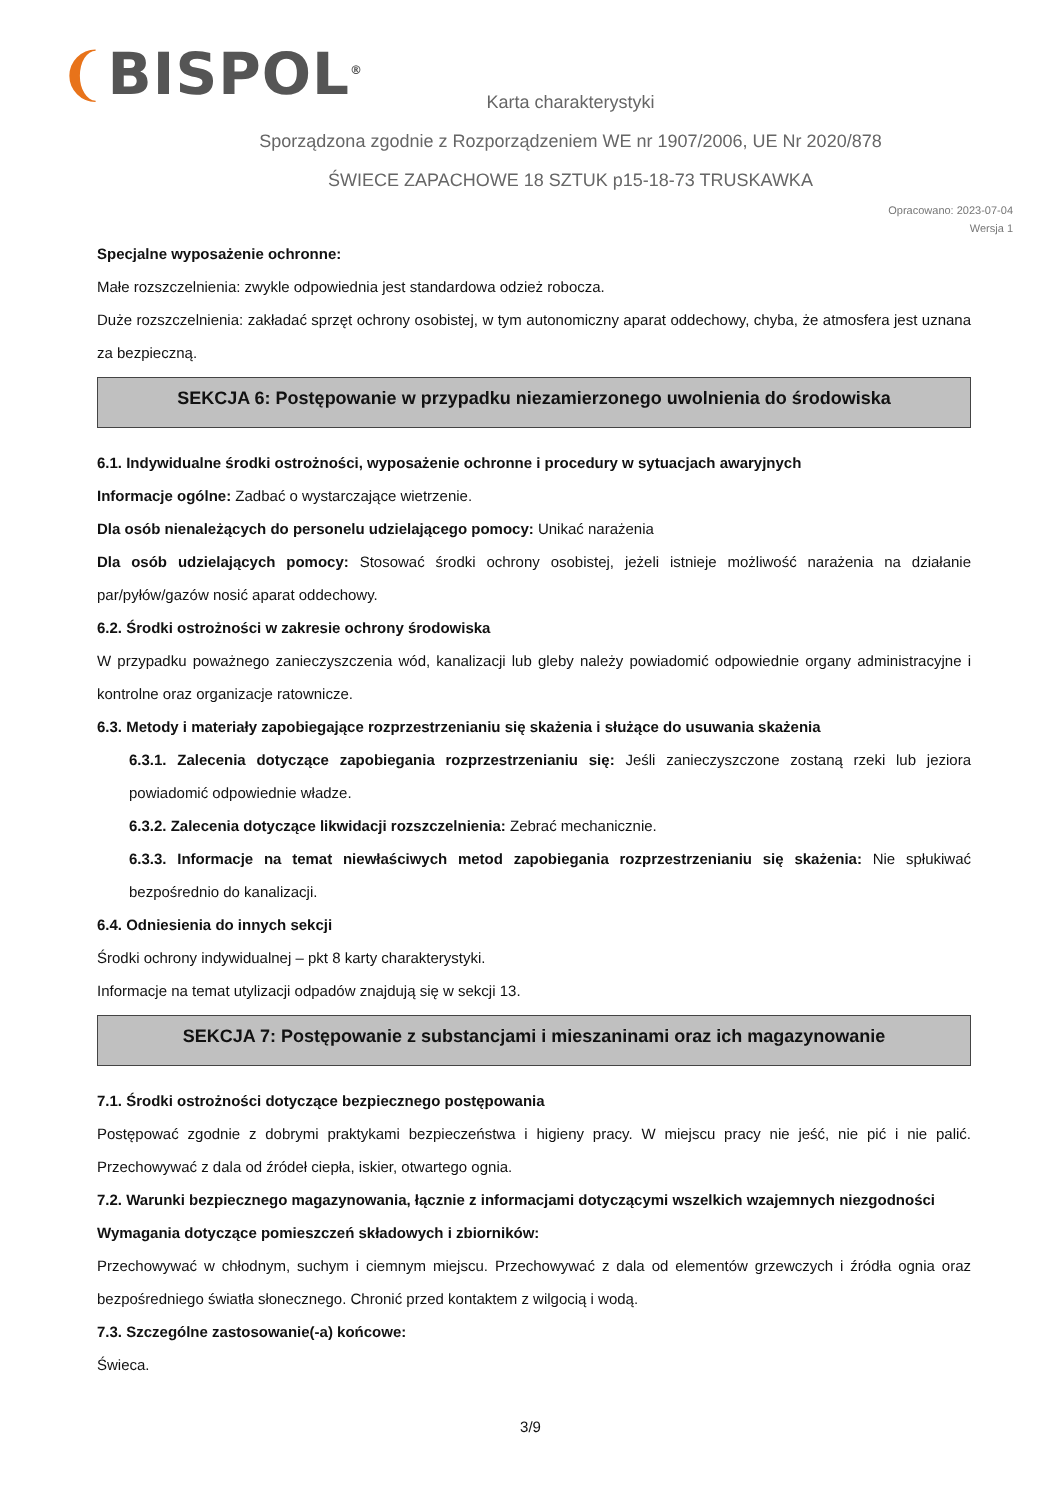❨BISPOL<sup>®</sup>
Karta charakterystyki
Sporządzona zgodnie z Rozporządzeniem WE nr 1907/2006, UE Nr 2020/878
ŚWIECE ZAPACHOWE 18 SZTUK p15-18-73 TRUSKAWKA
Opracowano: 2023-07-04
Wersja 1
Specjalne wyposażenie ochronne:
Małe rozszczelnienia: zwykle odpowiednia jest standardowa odzież robocza.
Duże rozszczelnienia: zakładać sprzęt ochrony osobistej, w tym autonomiczny aparat oddechowy, chyba, że atmosfera jest uznana za bezpieczną.
SEKCJA 6: Postępowanie w przypadku niezamierzonego uwolnienia do środowiska
6.1. Indywidualne środki ostrożności, wyposażenie ochronne i procedury w sytuacjach awaryjnych
Informacje ogólne: Zadbać o wystarczające wietrzenie.
Dla osób nienależących do personelu udzielającego pomocy: Unikać narażenia
Dla osób udzielających pomocy: Stosować środki ochrony osobistej, jeżeli istnieje możliwość narażenia na działanie par/pyłów/gazów nosić aparat oddechowy.
6.2. Środki ostrożności w zakresie ochrony środowiska
W przypadku poważnego zanieczyszczenia wód, kanalizacji lub gleby należy powiadomić odpowiednie organy administracyjne i kontrolne oraz organizacje ratownicze.
6.3. Metody i materiały zapobiegające rozprzestrzenianiu się skażenia i służące do usuwania skażenia
6.3.1. Zalecenia dotyczące zapobiegania rozprzestrzenianiu się: Jeśli zanieczyszczone zostaną rzeki lub jeziora powiadomić odpowiednie władze.
6.3.2. Zalecenia dotyczące likwidacji rozszczelnienia: Zebrać mechanicznie.
6.3.3. Informacje na temat niewłaściwych metod zapobiegania rozprzestrzenianiu się skażenia: Nie spłukiwać bezpośrednio do kanalizacji.
6.4. Odniesienia do innych sekcji
Środki ochrony indywidualnej – pkt 8 karty charakterystyki.
Informacje na temat utylizacji odpadów znajdują się w sekcji 13.
SEKCJA 7: Postępowanie z substancjami i mieszaninami oraz ich magazynowanie
7.1. Środki ostrożności dotyczące bezpiecznego postępowania
Postępować zgodnie z dobrymi praktykami bezpieczeństwa i higieny pracy. W miejscu pracy nie jeść, nie pić i nie palić. Przechowywać z dala od źródeł ciepła, iskier, otwartego ognia.
7.2. Warunki bezpiecznego magazynowania, łącznie z informacjami dotyczącymi wszelkich wzajemnych niezgodności
Wymagania dotyczące pomieszczeń składowych i zbiorników:
Przechowywać w chłodnym, suchym i ciemnym miejscu. Przechowywać z dala od elementów grzewczych i źródła ognia oraz bezpośredniego światła słonecznego. Chronić przed kontaktem z wilgocią i wodą.
7.3. Szczególne zastosowanie(-a) końcowe:
Świeca.
3/9